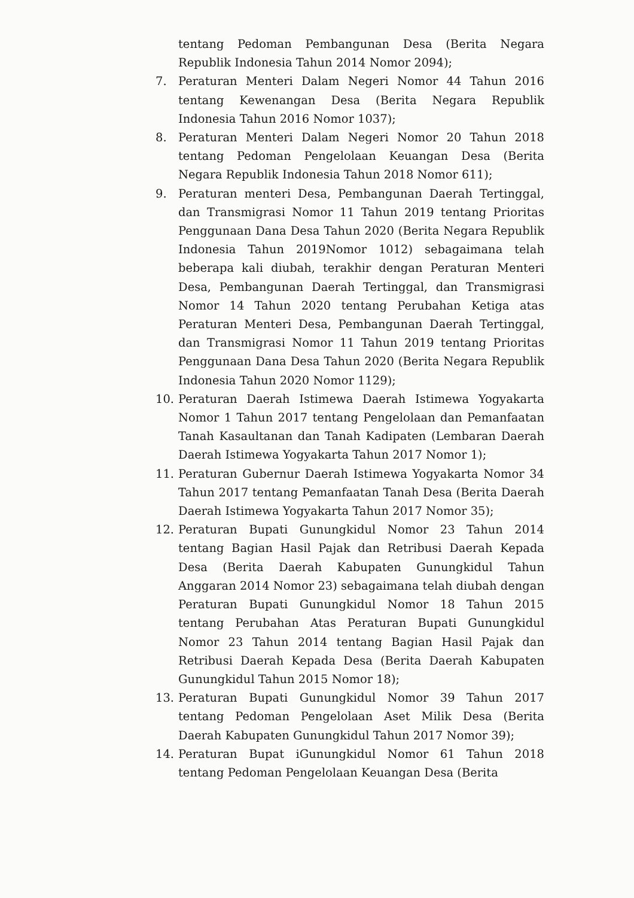tentang Pedoman Pembangunan Desa (Berita Negara Republik Indonesia Tahun 2014 Nomor 2094);
7. Peraturan Menteri Dalam Negeri Nomor 44 Tahun 2016 tentang Kewenangan Desa (Berita Negara Republik Indonesia Tahun 2016 Nomor 1037);
8. Peraturan Menteri Dalam Negeri Nomor 20 Tahun 2018 tentang Pedoman Pengelolaan Keuangan Desa (Berita Negara Republik Indonesia Tahun 2018 Nomor 611);
9. Peraturan menteri Desa, Pembangunan Daerah Tertinggal, dan Transmigrasi Nomor 11 Tahun 2019 tentang Prioritas Penggunaan Dana Desa Tahun 2020 (Berita Negara Republik Indonesia Tahun 2019Nomor 1012) sebagaimana telah beberapa kali diubah, terakhir dengan Peraturan Menteri Desa, Pembangunan Daerah Tertinggal, dan Transmigrasi Nomor 14 Tahun 2020 tentang Perubahan Ketiga atas Peraturan Menteri Desa, Pembangunan Daerah Tertinggal, dan Transmigrasi Nomor 11 Tahun 2019 tentang Prioritas Penggunaan Dana Desa Tahun 2020 (Berita Negara Republik Indonesia Tahun 2020 Nomor 1129);
10. Peraturan Daerah Istimewa Daerah Istimewa Yogyakarta Nomor 1 Tahun 2017 tentang Pengelolaan dan Pemanfaatan Tanah Kasaultanan dan Tanah Kadipaten (Lembaran Daerah Daerah Istimewa Yogyakarta Tahun 2017 Nomor 1);
11. Peraturan Gubernur Daerah Istimewa Yogyakarta Nomor 34 Tahun 2017 tentang Pemanfaatan Tanah Desa (Berita Daerah Daerah Istimewa Yogyakarta Tahun 2017 Nomor 35);
12. Peraturan Bupati Gunungkidul Nomor 23 Tahun 2014 tentang Bagian Hasil Pajak dan Retribusi Daerah Kepada Desa (Berita Daerah Kabupaten Gunungkidul Tahun Anggaran 2014 Nomor 23) sebagaimana telah diubah dengan Peraturan Bupati Gunungkidul Nomor 18 Tahun 2015 tentang Perubahan Atas Peraturan Bupati Gunungkidul Nomor 23 Tahun 2014 tentang Bagian Hasil Pajak dan Retribusi Daerah Kepada Desa (Berita Daerah Kabupaten Gunungkidul Tahun 2015 Nomor 18);
13. Peraturan Bupati Gunungkidul Nomor 39 Tahun 2017 tentang Pedoman Pengelolaan Aset Milik Desa (Berita Daerah Kabupaten Gunungkidul Tahun 2017 Nomor 39);
14. Peraturan Bupat iGunungkidul Nomor 61 Tahun 2018 tentang Pedoman Pengelolaan Keuangan Desa (Berita